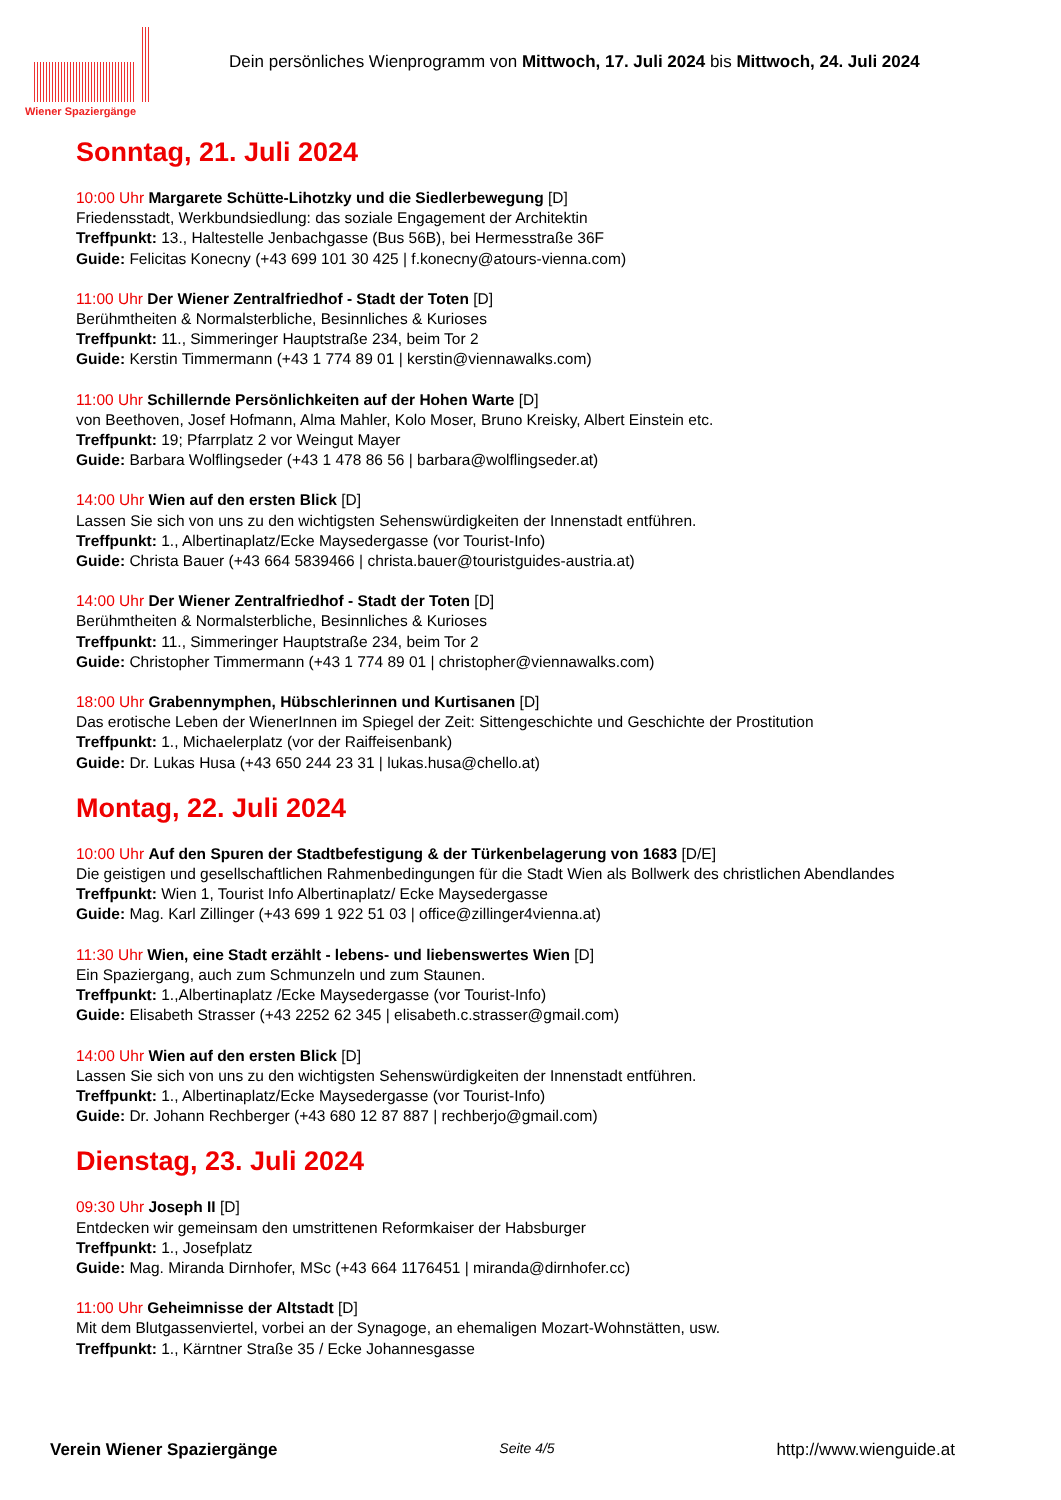Wiener Spaziergänge
Dein persönliches Wienprogramm von Mittwoch, 17. Juli 2024 bis Mittwoch, 24. Juli 2024
Sonntag, 21. Juli 2024
10:00 Uhr Margarete Schütte-Lihotzky und die Siedlerbewegung [D]
Friedensstadt, Werkbundsiedlung: das soziale Engagement der Architektin
Treffpunkt: 13., Haltestelle Jenbachgasse (Bus 56B), bei Hermesstraße 36F
Guide: Felicitas Konecny (+43 699 101 30 425 | f.konecny@atours-vienna.com)
11:00 Uhr Der Wiener Zentralfriedhof - Stadt der Toten [D]
Berühmtheiten & Normalsterbliche, Besinnliches & Kurioses
Treffpunkt: 11., Simmeringer Hauptstraße 234, beim Tor 2
Guide: Kerstin Timmermann (+43 1 774 89 01 | kerstin@viennawalks.com)
11:00 Uhr Schillernde Persönlichkeiten auf der Hohen Warte [D]
von Beethoven, Josef Hofmann, Alma Mahler, Kolo Moser, Bruno Kreisky, Albert Einstein etc.
Treffpunkt: 19; Pfarrplatz 2 vor Weingut Mayer
Guide: Barbara Wolflingseder (+43 1 478 86 56 | barbara@wolflingseder.at)
14:00 Uhr Wien auf den ersten Blick [D]
Lassen Sie sich von uns zu den wichtigsten Sehenswürdigkeiten der Innenstadt entführen.
Treffpunkt: 1., Albertinaplatz/Ecke Maysedergasse (vor Tourist-Info)
Guide: Christa Bauer (+43 664 5839466 | christa.bauer@touristguides-austria.at)
14:00 Uhr Der Wiener Zentralfriedhof - Stadt der Toten [D]
Berühmtheiten & Normalsterbliche, Besinnliches & Kurioses
Treffpunkt: 11., Simmeringer Hauptstraße 234, beim Tor 2
Guide: Christopher Timmermann (+43 1 774 89 01 | christopher@viennawalks.com)
18:00 Uhr Grabennymphen, Hübschlerinnen und Kurtisanen [D]
Das erotische Leben der WienerInnen im Spiegel der Zeit: Sittengeschichte und Geschichte der Prostitution
Treffpunkt: 1., Michaelerplatz (vor der Raiffeisenbank)
Guide: Dr. Lukas Husa (+43 650 244 23 31 | lukas.husa@chello.at)
Montag, 22. Juli 2024
10:00 Uhr Auf den Spuren der Stadtbefestigung & der Türkenbelagerung von 1683 [D/E]
Die geistigen und gesellschaftlichen Rahmenbedingungen für die Stadt Wien als Bollwerk des christlichen Abendlandes
Treffpunkt: Wien 1, Tourist Info Albertinaplatz/ Ecke Maysedergasse
Guide: Mag. Karl Zillinger (+43 699 1 922 51 03 | office@zillinger4vienna.at)
11:30 Uhr Wien, eine Stadt erzählt - lebens- und liebenswertes Wien [D]
Ein Spaziergang, auch zum Schmunzeln und zum Staunen.
Treffpunkt: 1.,Albertinaplatz /Ecke Maysedergasse (vor Tourist-Info)
Guide: Elisabeth Strasser (+43 2252 62 345 | elisabeth.c.strasser@gmail.com)
14:00 Uhr Wien auf den ersten Blick [D]
Lassen Sie sich von uns zu den wichtigsten Sehenswürdigkeiten der Innenstadt entführen.
Treffpunkt: 1., Albertinaplatz/Ecke Maysedergasse (vor Tourist-Info)
Guide: Dr. Johann Rechberger (+43 680 12 87 887 | rechberjo@gmail.com)
Dienstag, 23. Juli 2024
09:30 Uhr Joseph II [D]
Entdecken wir gemeinsam den umstrittenen Reformkaiser der Habsburger
Treffpunkt: 1., Josefplatz
Guide: Mag. Miranda Dirnhofer, MSc (+43 664 1176451 | miranda@dirnhofer.cc)
11:00 Uhr Geheimnisse der Altstadt [D]
Mit dem Blutgassenviertel, vorbei an der Synagoge, an ehemaligen Mozart-Wohnstätten, usw.
Treffpunkt: 1., Kärntner Straße 35 / Ecke Johannesgasse
Verein Wiener Spaziergänge Seite 4/5 http://www.wienguide.at